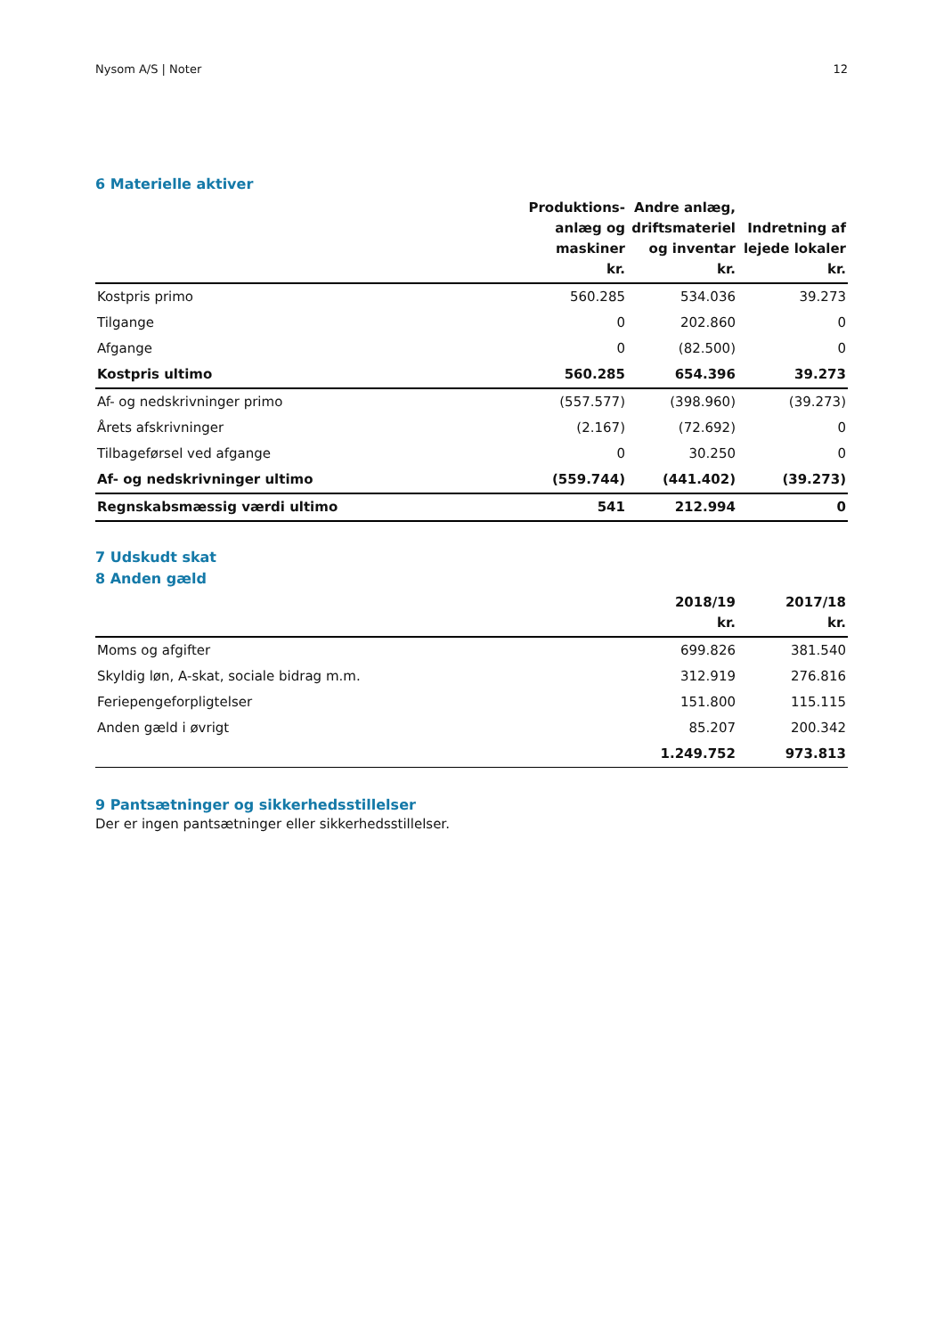Nysom A/S | Noter 12
6 Materielle aktiver
| | Produktions- anlæg og maskiner kr. | Andre anlæg, driftsmateriel og inventar kr. | Indretning af lejede lokaler kr. |
| --- | --- | --- | --- |
| Kostpris primo | 560.285 | 534.036 | 39.273 |
| Tilgange | 0 | 202.860 | 0 |
| Afgange | 0 | (82.500) | 0 |
| Kostpris ultimo | 560.285 | 654.396 | 39.273 |
| Af- og nedskrivninger primo | (557.577) | (398.960) | (39.273) |
| Årets afskrivninger | (2.167) | (72.692) | 0 |
| Tilbageførsel ved afgange | 0 | 30.250 | 0 |
| Af- og nedskrivninger ultimo | (559.744) | (441.402) | (39.273) |
| Regnskabsmæssig værdi ultimo | 541 | 212.994 | 0 |
7 Udskudt skat
8 Anden gæld
| | 2018/19 kr. | 2017/18 kr. |
| --- | --- | --- |
| Moms og afgifter | 699.826 | 381.540 |
| Skyldig løn, A-skat, sociale bidrag m.m. | 312.919 | 276.816 |
| Feriepengeforpligtelser | 151.800 | 115.115 |
| Anden gæld i øvrigt | 85.207 | 200.342 |
| | 1.249.752 | 973.813 |
9 Pantsætninger og sikkerhedsstillelser
Der er ingen pantsætninger eller sikkerhedsstillelser.